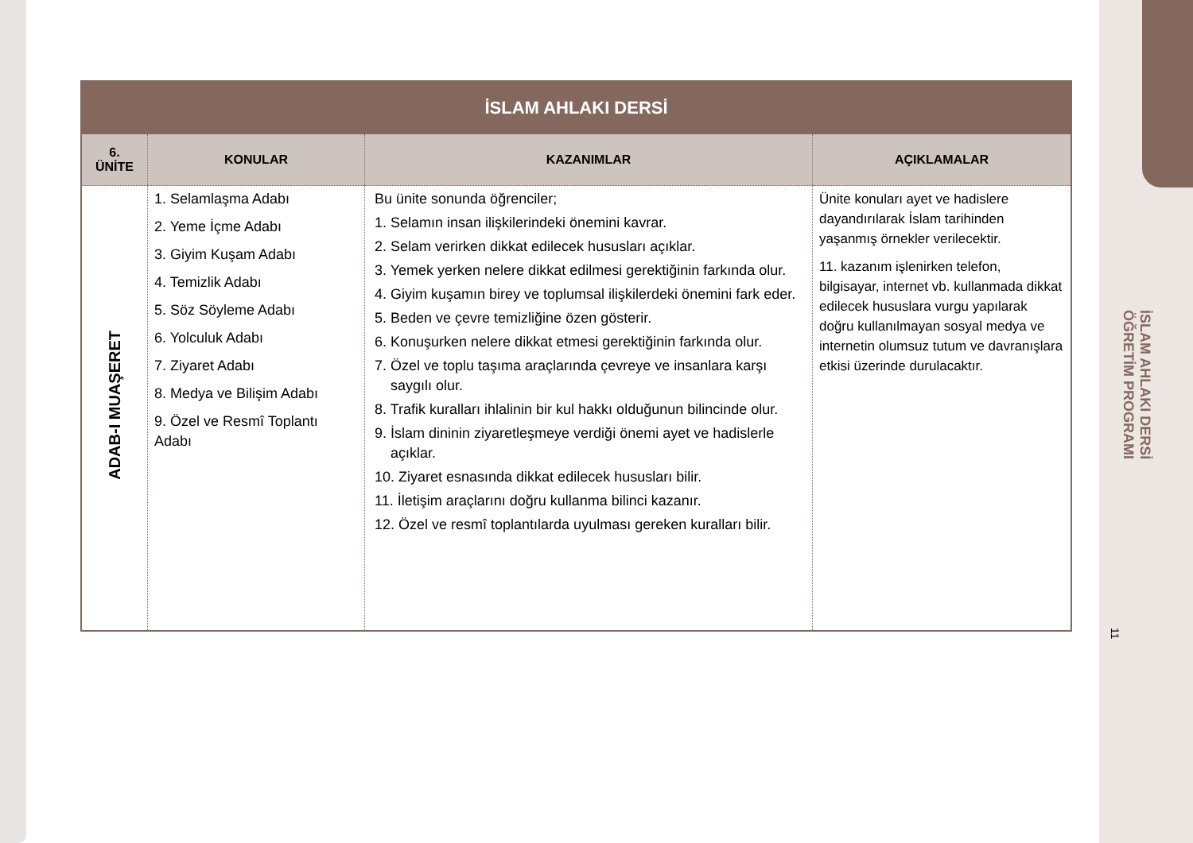| İSLAM AHLAKI DERSİ | | | |
| --- | --- | --- | --- |
| 6. ÜNİTE | KONULAR | KAZANIMLAR | AÇIKLAMALAR |
| ADAB-I MUAŞERET | 1. Selamlaşma Adabı 2. Yeme İçme Adabı 3. Giyim Kuşam Adabı 4. Temizlik Adabı 5. Söz Söyleme Adabı 6. Yolculuk Adabı 7. Ziyaret Adabı 8. Medya ve Bilişim Adabı 9. Özel ve Resmî Toplantı Adabı | Bu ünite sonunda öğrenciler; 1. Selamın insan ilişkilerindeki önemini kavrar. 2. Selam verirken dikkat edilecek hususları açıklar. 3. Yemek yerken nelere dikkat edilmesi gerektiğinin farkında olur. 4. Giyim kuşamın birey ve toplumsal ilişkilerdeki önemini fark eder. 5. Beden ve çevre temizliğine özen gösterir. 6. Konuşurken nelere dikkat etmesi gerektiğinin farkında olur. 7. Özel ve toplu taşıma araçlarında çevreye ve insanlara karşı saygılı olur. 8. Trafik kuralları ihlalinin bir kul hakkı olduğunun bilincinde olur. 9. İslam dininin ziyaretleşmeye verdiği önemi ayet ve hadislerle açıklar. 10. Ziyaret esnasında dikkat edilecek hususları bilir. 11. İletişim araçlarını doğru kullanma bilinci kazanır. 12. Özel ve resmî toplantılarda uyulması gereken kuralları bilir. | Ünite konuları ayet ve hadislere dayandırılarak İslam tarihinden yaşanmış örnekler verilecektir. 11. kazanım işlenirken telefon, bilgisayar, internet vb. kullanmada dikkat edilecek hususlara vurgu yapılarak doğru kullanılmayan sosyal medya ve internetin olumsuz tutum ve davranışlara etkisi üzerinde durulacaktır. |
İSLAM AHLAKI DERSİ
ÖĞRETİM PROGRAMI
11